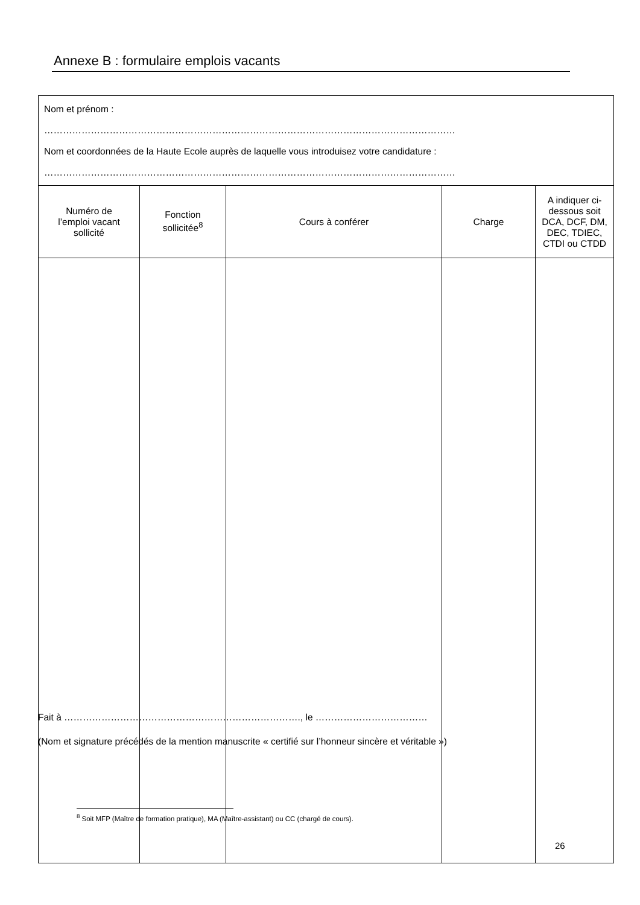Annexe B : formulaire emplois vacants
| Nom et prénom : …………………………………………………………………………………………………………………… Nom et coordonnées de la Haute Ecole auprès de laquelle vous introduisez votre candidature : …………………………………………………………………………………………………………………… | | | | |
| Numéro de l’emploi vacant sollicité | Fonction sollicitée<sup>8</sup> | Cours à conférer | Charge | A indiquer ci- dessous soit DCA, DCF, DM, DEC, TDIEC, CTDI ou CTDD |
Fait à …………………………………………………………………., le ………………………………
(Nom et signature précédés de la mention manuscrite « certifié sur l’honneur sincère et véritable »)
<sup>8</sup> Soit MFP (Maître de formation pratique), MA (Maître-assistant) ou CC (chargé de cours).
26